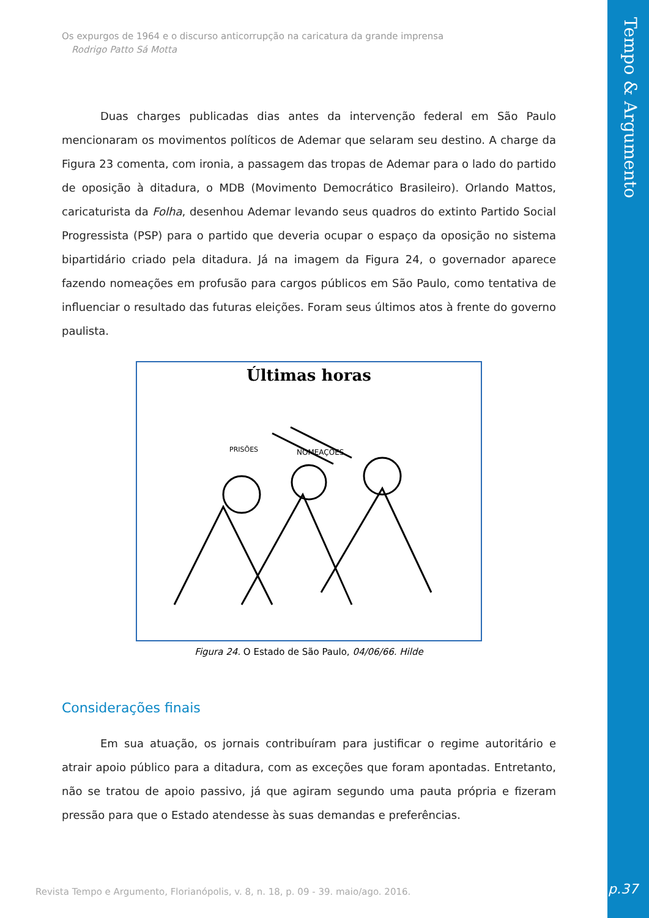Tempo & Argumento
Os expurgos de 1964 e o discurso anticorrupção na caricatura da grande imprensa
Rodrigo Patto Sá Motta
Duas charges publicadas dias antes da intervenção federal em São Paulo mencionaram os movimentos políticos de Ademar que selaram seu destino. A charge da Figura 23 comenta, com ironia, a passagem das tropas de Ademar para o lado do partido de oposição à ditadura, o MDB (Movimento Democrático Brasileiro). Orlando Mattos, caricaturista da Folha, desenhou Ademar levando seus quadros do extinto Partido Social Progressista (PSP) para o partido que deveria ocupar o espaço da oposição no sistema bipartidário criado pela ditadura. Já na imagem da Figura 24, o governador aparece fazendo nomeações em profusão para cargos públicos em São Paulo, como tentativa de influenciar o resultado das futuras eleições. Foram seus últimos atos à frente do governo paulista.
Últimas horas
NOMEAÇÕES
PRISÕES
Figura 24. O Estado de São Paulo, 04/06/66. Hilde
Considerações finais
Em sua atuação, os jornais contribuíram para justificar o regime autoritário e atrair apoio público para a ditadura, com as exceções que foram apontadas. Entretanto, não se tratou de apoio passivo, já que agiram segundo uma pauta própria e fizeram pressão para que o Estado atendesse às suas demandas e preferências.
Revista Tempo e Argumento, Florianópolis, v. 8, n. 18, p. 09 - 39. maio/ago. 2016.
p.37